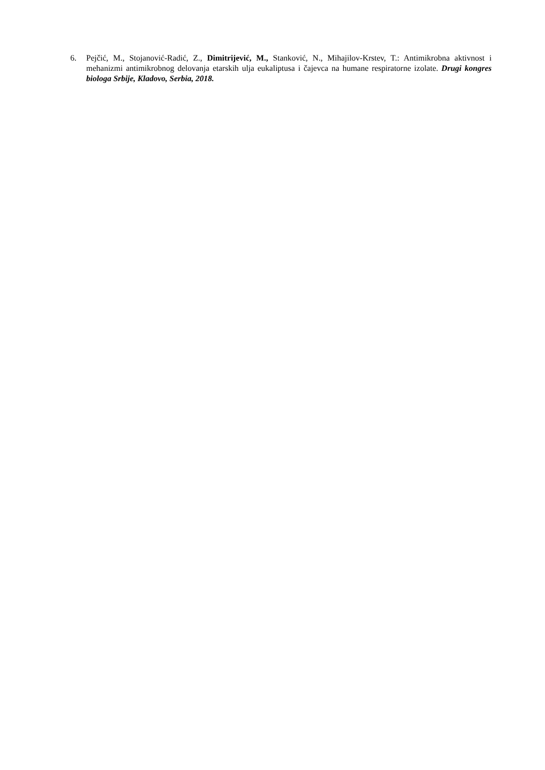6. Pejčić, M., Stojanović-Radić, Z., Dimitrijević, M., Stanković, N., Mihajilov-Krstev, T.: Antimikrobna aktivnost i mehanizmi antimikrobnog delovanja etarskih ulja eukaliptusa i čajevca na humane respiratorne izolate. Drugi kongres biologa Srbije, Kladovo, Serbia, 2018.